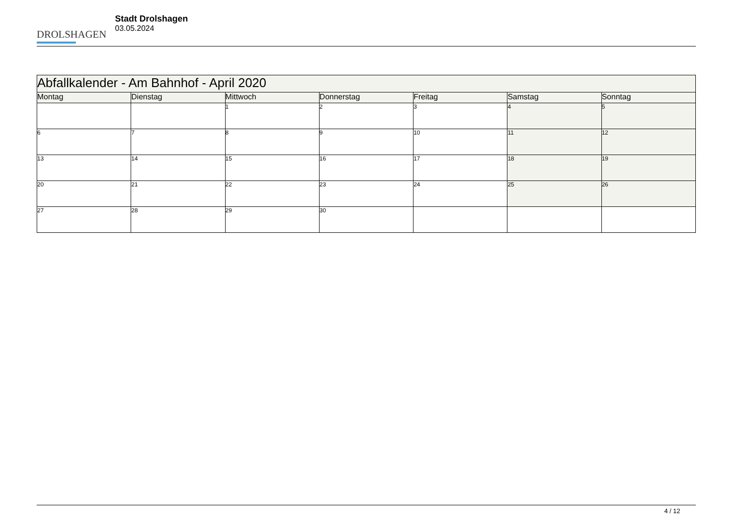DROLSHAGEN
Stadt Drolshagen
03.05.2024
| Abfallkalender - Am Bahnhof - April 2020 | | | | | | |
| --- | --- | --- | --- | --- | --- | --- |
| Montag | Dienstag | Mittwoch | Donnerstag | Freitag | Samstag | Sonntag |
| | | 1 | 2 | 3 | 4 | 5 |
| 6 | 7 | 8 | 9 | 10 | 11 | 12 |
| 13 | 14 | 15 | 16 | 17 | 18 | 19 |
| 20 | 21 | 22 | 23 | 24 | 25 | 26 |
| 27 | 28 | 29 | 30 | | | |
4 / 12